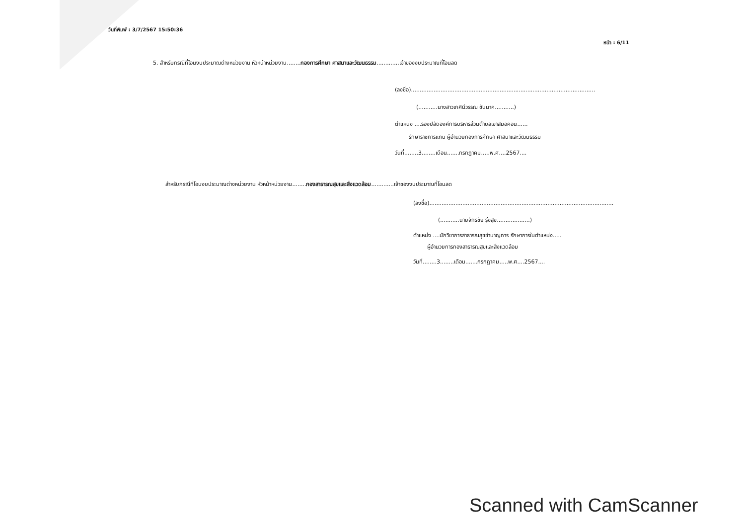วันที่พิมพ์ : 3/7/2567 15:50:36
หน้า : 6/11
5. สำหรับกรณีที่โอนงบประมาณต่างหน่วยงาน หัวหน้าหน่วยงาน........กองการศึกษา ศาสนาและวัฒนธรรม.............เจ้าของงบประมาณที่โอนลด
(ลงชื่อ)..........................................................................................................
(...........นางสาวเกศินีวรรณ ขันนาค...........)
ตำแหน่ง ....รองปลัดองค์การบริหารส่วนตำบลเขาสมอคอน......
รักษาราชการแทน ผู้อำนวยกองการศึกษา ศาสนาและวัฒนธรรม
วันที่........3........เดือน.......กรกฎาคม.....พ.ศ....2567....
สำหรับกรณีที่โอนงบประมาณต่างหน่วยงาน หัวหน้าหน่วยงาน........กองสาธารณสุขและสิ่งแวดล้อม.............เจ้าของงบประมาณที่โอนลด
(ลงชื่อ)..........................................................................................................
(...........นายจักรชัย รุ่งสุข...................)
ตำแหน่ง ....นักวิชาการสาธารณสุขชำนาญการ รักษาการในตำแหน่ง.....
ผู้อำนวยการกองสาธารณสุขและสิ่งแวดล้อม
วันที่........3........เดือน.......กรกฎาคม.....พ.ศ....2567....
Scanned with CamScanner